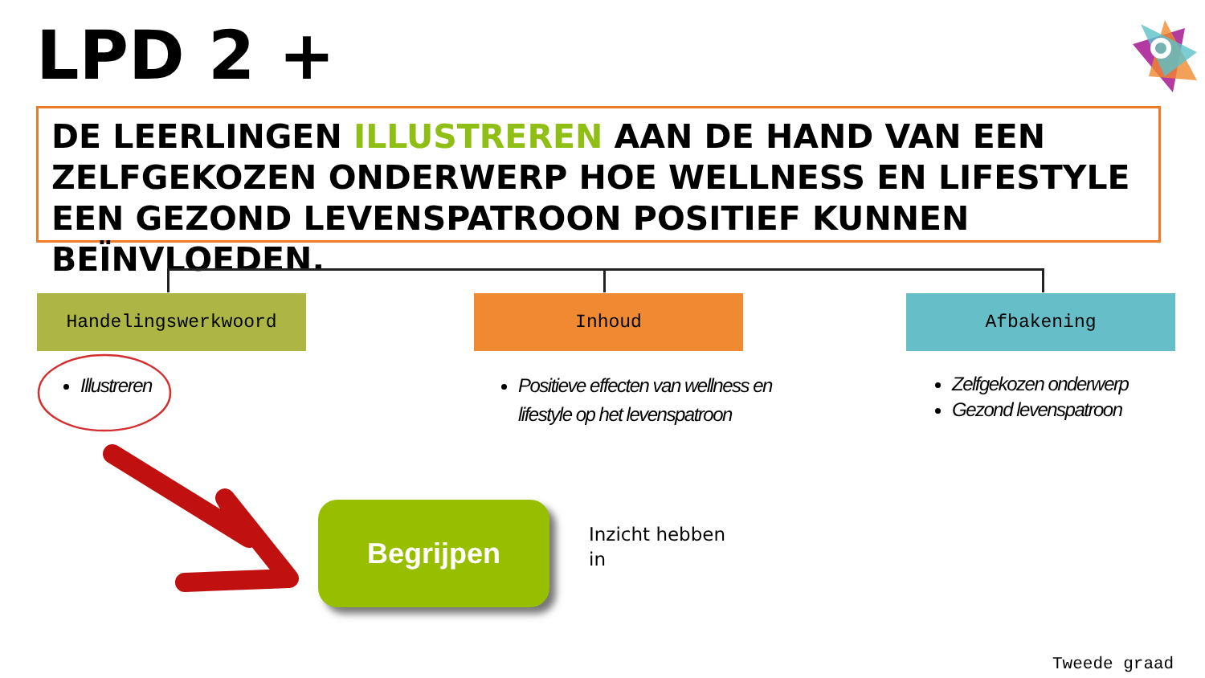LPD 2 +
DE LEERLINGEN ILLUSTREREN AAN DE HAND VAN EEN ZELFGEKOZEN ONDERWERP HOE WELLNESS EN LIFESTYLE EEN GEZOND LEVENSPATROON POSITIEF KUNNEN BEÏNVLOEDEN.
Handelingswerkwoord Inhoud Afbakening
Illustreren
Positieve effecten van wellness en lifestyle op het levenspatroon
Zelfgekozen onderwerp
Gezond levenspatroon
Begrijpen
Inzicht hebben
in
Tweede graad